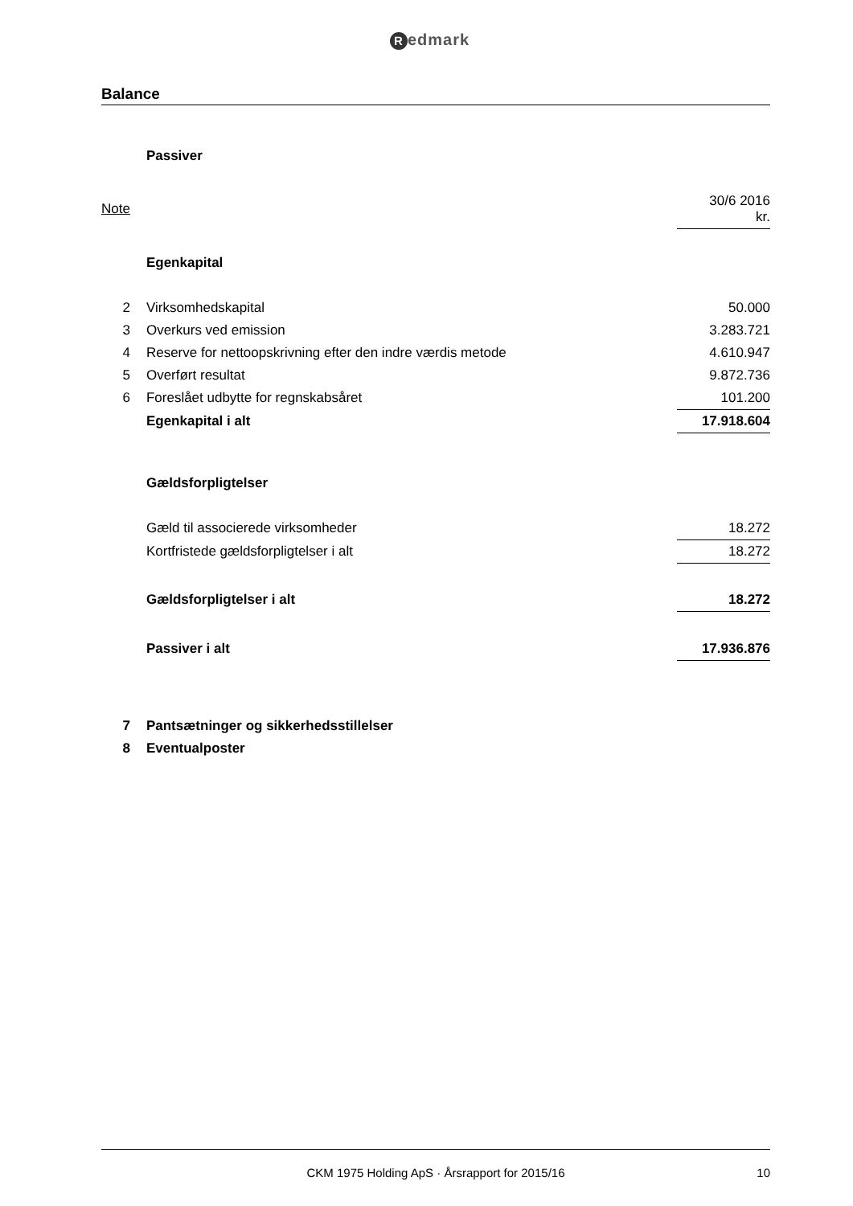Redmark
Balance
| | Passiver | |
| Note | | 30/6 2016 kr. |
| | Egenkapital | |
| 2 | Virksomhedskapital | 50.000 |
| 3 | Overkurs ved emission | 3.283.721 |
| 4 | Reserve for nettoopskrivning efter den indre værdis metode | 4.610.947 |
| 5 | Overført resultat | 9.872.736 |
| 6 | Foreslået udbytte for regnskabsåret | 101.200 |
| | Egenkapital i alt | 17.918.604 |
| | Gældsforpligtelser | |
| | Gæld til associerede virksomheder | 18.272 |
| | Kortfristede gældsforpligtelser i alt | 18.272 |
| | Gældsforpligtelser i alt | 18.272 |
| | Passiver i alt | 17.936.876 |
| 7 | Pantsætninger og sikkerhedsstillelser | |
| 8 | Eventualposter | |
CKM 1975 Holding ApS · Årsrapport for 2015/16
10